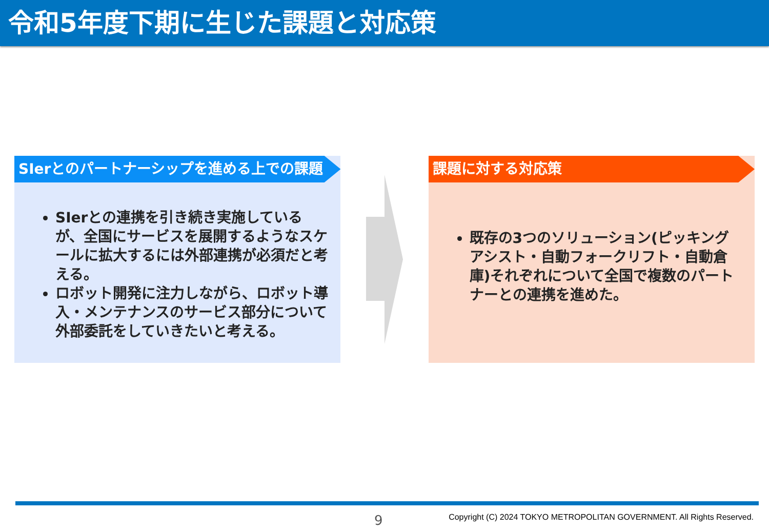令和5年度下期に生じた課題と対応策
SIerとのパートナーシップを進める上での課題
SIerとの連携を引き続き実施しているが、全国にサービスを展開するようなスケールに拡大するには外部連携が必須だと考える。
ロボット開発に注力しながら、ロボット導入・メンテナンスのサービス部分について外部委託をしていきたいと考える。
課題に対する対応策
既存の3つのソリューション(ピッキングアシスト・自動フォークリフト・自動倉庫)それぞれについて全国で複数のパートナーとの連携を進めた。
9
Copyright (C) 2024 TOKYO METROPOLITAN GOVERNMENT. All Rights Reserved.